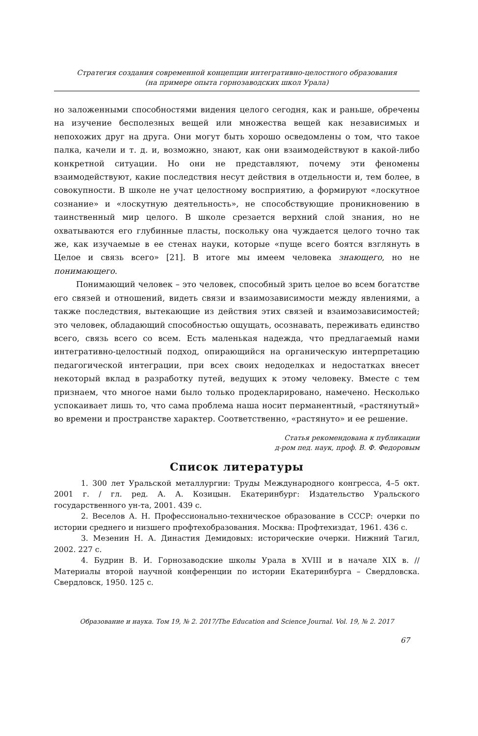Стратегия создания современной концепции интегративно-целостного образования
(на примере опыта горнозаводских школ Урала)
но заложенными способностями видения целого сегодня, как и раньше, обречены на изучение бесполезных вещей или множества вещей как независимых и непохожих друг на друга. Они могут быть хорошо осведомлены о том, что такое палка, качели и т. д. и, возможно, знают, как они взаимодействуют в какой-либо конкретной ситуации. Но они не представляют, почему эти феномены взаимодействуют, какие последствия несут действия в отдельности и, тем более, в совокупности. В школе не учат целостному восприятию, а формируют «лоскутное сознание» и «лоскутную деятельность», не способствующие проникновению в таинственный мир целого. В школе срезается верхний слой знания, но не охватываются его глубинные пласты, поскольку она чуждается целого точно так же, как изучаемые в ее стенах науки, которые «пуще всего боятся взглянуть в Целое и связь всего» [21]. В итоге мы имеем человека знающего, но не понимающего.
Понимающий человек – это человек, способный зрить целое во всем богатстве его связей и отношений, видеть связи и взаимозависимости между явлениями, а также последствия, вытекающие из действия этих связей и взаимозависимостей; это человек, обладающий способностью ощущать, осознавать, переживать единство всего, связь всего со всем. Есть маленькая надежда, что предлагаемый нами интегративно-целостный подход, опирающийся на органическую интерпретацию педагогической интеграции, при всех своих недоделках и недостатках внесет некоторый вклад в разработку путей, ведущих к этому человеку. Вместе с тем признаем, что многое нами было только продекларировано, намечено. Несколько успокаивает лишь то, что сама проблема наша носит перманентный, «растянутый» во времени и пространстве характер. Соответственно, «растянуто» и ее решение.
Статья рекомендована к публикации
д-ром пед. наук, проф. В. Ф. Федоровым
Список литературы
1. 300 лет Уральской металлургии: Труды Международного конгресса, 4–5 окт. 2001 г. / гл. ред. А. А. Козицын. Екатеринбург: Издательство Уральского государственного ун-та, 2001. 439 с.
2. Веселов А. Н. Профессионально-техническое образование в СССР: очерки по истории среднего и низшего профтехобразования. Москва: Профтехиздат, 1961. 436 с.
3. Мезенин Н. А. Династия Демидовых: исторические очерки. Нижний Тагил, 2002. 227 с.
4. Будрин В. И. Горнозаводские школы Урала в XVIII и в начале XIX в. // Материалы второй научной конференции по истории Екатеринбурга – Свердловска. Свердловск, 1950. 125 с.
Образование и наука. Том 19, № 2. 2017/The Education and Science Journal. Vol. 19, № 2. 2017
67